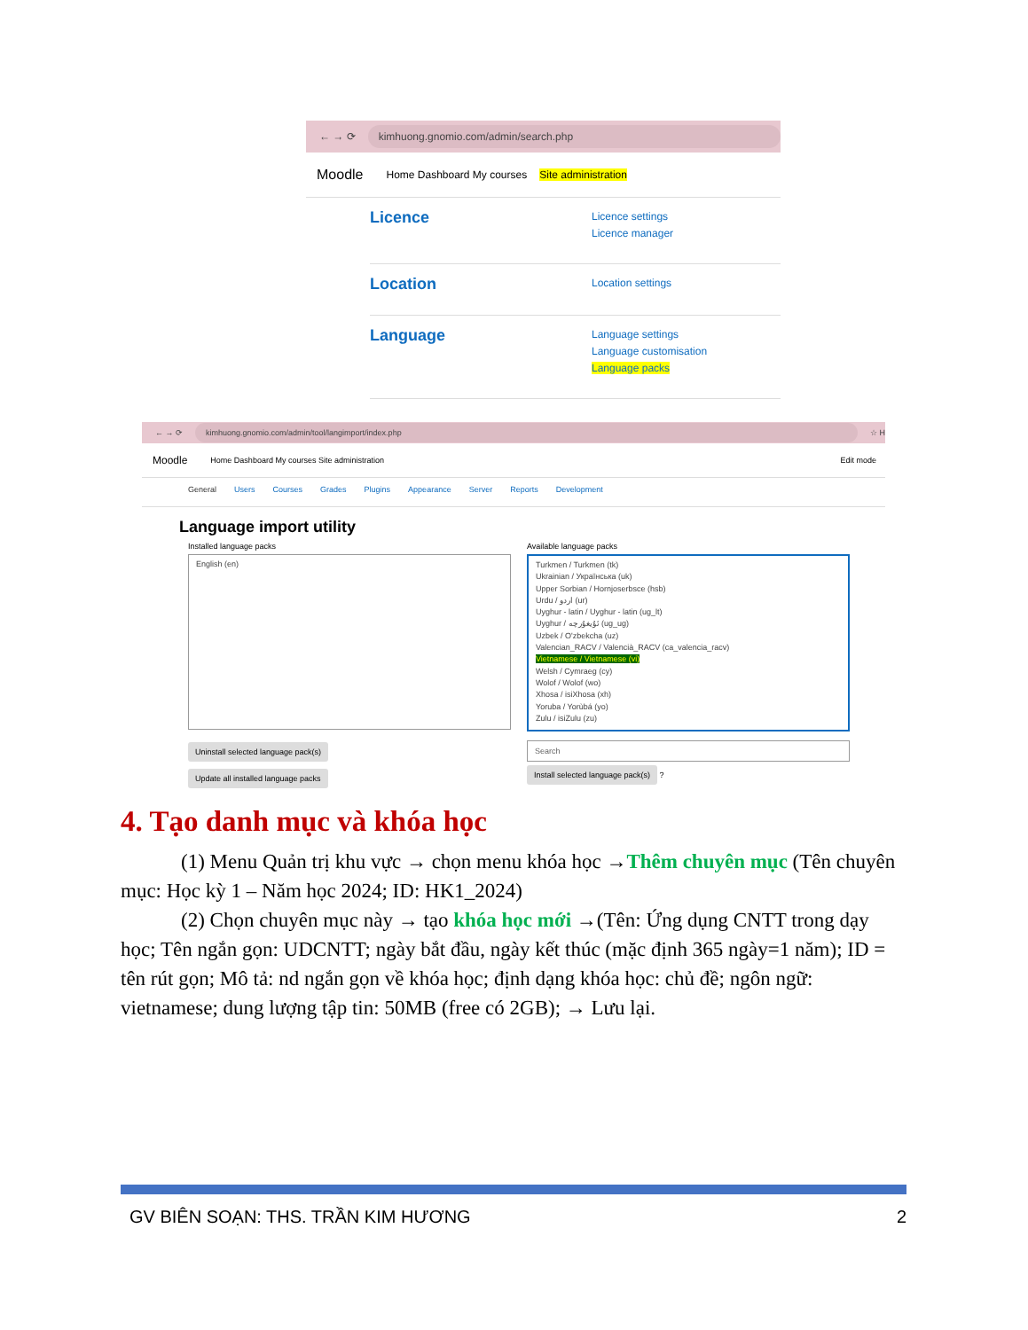← → ⟳ kimhuong.gnomio.com/admin/search.php
Moodle Home Dashboard My courses Site administration
Licence
Licence settings
Licence manager
Location
Location settings
Language
Language settings
Language customisation
Language packs
← → ⟳ kimhuong.gnomio.com/admin/tool/langimport/index.php ☆ H
Moodle Home Dashboard My courses Site administration Edit mode
General Users Courses Grades Plugins Appearance Server Reports Development
Language import utility
Installed language packs
English (en)
Uninstall selected language pack(s)
Update all installed language packs
Available language packs
Turkmen / Turkmen (tk)
Ukrainian / Українська (uk)
Upper Sorbian / Hornjoserbsce (hsb)
Urdu / اردو (ur)
Uyghur - latin / Uyghur - latin (ug_lt)
Uyghur / ئۇيغۇرچە (ug_ug)
Uzbek / O'zbekcha (uz)
Valencian_RACV / Valencià_RACV (ca_valencia_racv)
Vietnamese / Vietnamese (vi)
Welsh / Cymraeg (cy)
Wolof / Wolof (wo)
Xhosa / isiXhosa (xh)
Yoruba / Yorùbá (yo)
Zulu / isiZulu (zu)
Search
Install selected language pack(s) ?
4. Tạo danh mục và khóa học
(1) Menu Quản trị khu vực → chọn menu khóa học →Thêm chuyên mục (Tên chuyên mục: Học kỳ 1 – Năm học 2024; ID: HK1_2024)
(2) Chọn chuyên mục này → tạo khóa học mới →(Tên: Ứng dụng CNTT trong dạy học; Tên ngắn gọn: UDCNTT; ngày bắt đầu, ngày kết thúc (mặc định 365 ngày=1 năm); ID = tên rút gọn; Mô tả: nd ngắn gọn về khóa học; định dạng khóa học: chủ đề; ngôn ngữ: vietnamese; dung lượng tập tin: 50MB (free có 2GB); → Lưu lại.
GV BIÊN SOẠN: THS. TRẦN KIM HƯƠNG 2